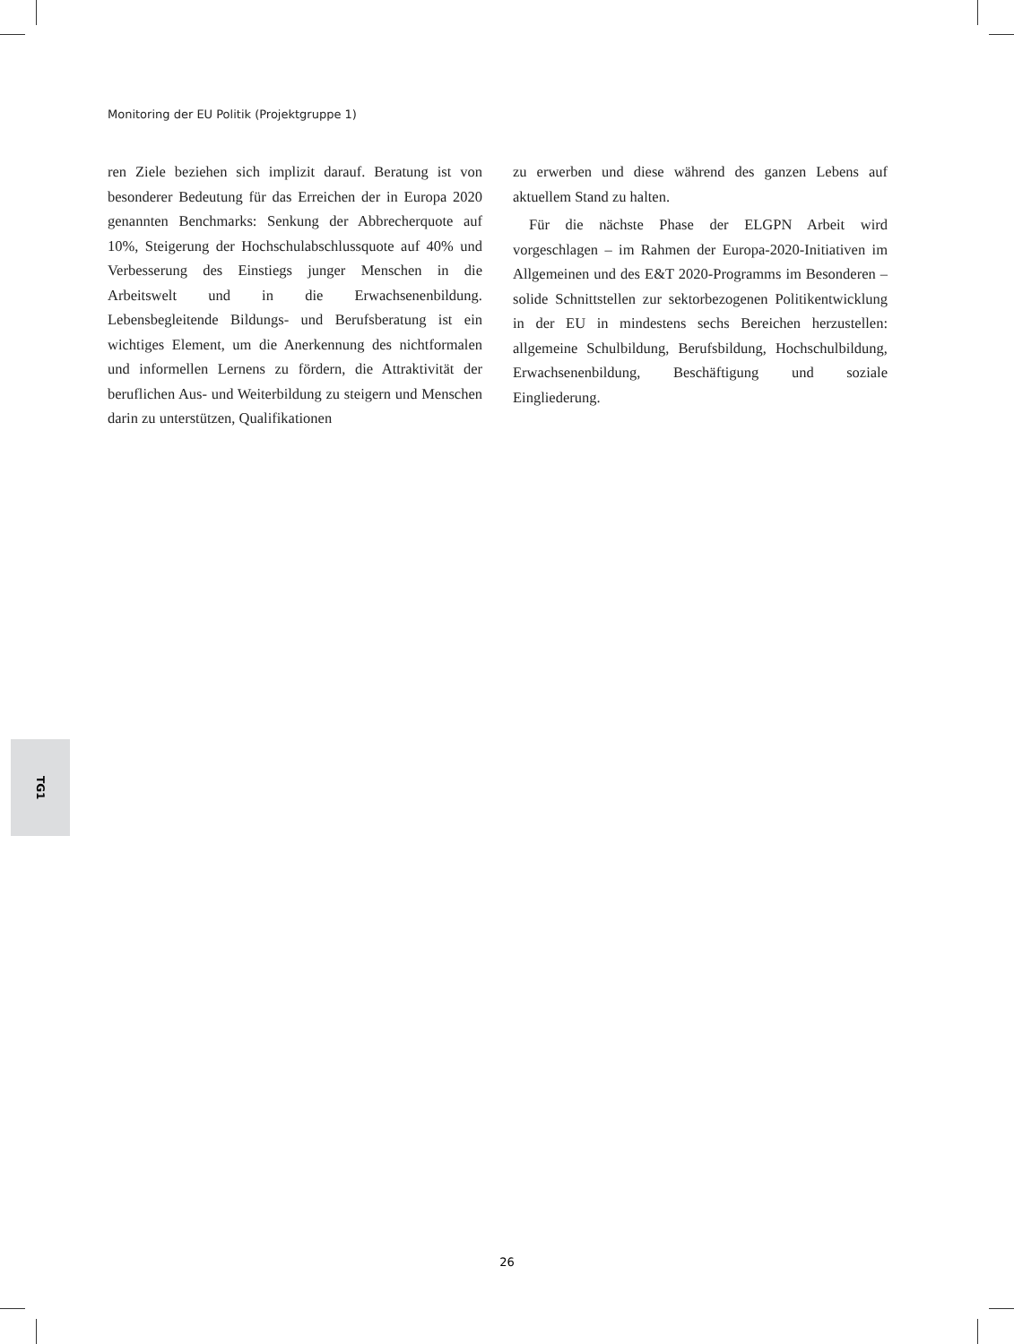Monitoring der EU Politik (Projektgruppe 1)
ren Ziele beziehen sich implizit darauf. Beratung ist von besonderer Bedeutung für das Erreichen der in Europa 2020 genannten Benchmarks: Senkung der Abbrecherquote auf 10%, Steigerung der Hochschulabschlussquote auf 40% und Verbesserung des Einstiegs junger Menschen in die Arbeitswelt und in die Erwachsenenbildung. Lebensbegleitende Bildungs- und Berufsberatung ist ein wichtiges Element, um die Anerkennung des nichtformalen und informellen Lernens zu fördern, die Attraktivität der beruflichen Aus- und Weiterbildung zu steigern und Menschen darin zu unterstützen, Qualifikationen
zu erwerben und diese während des ganzen Lebens auf aktuellem Stand zu halten.
Für die nächste Phase der ELGPN Arbeit wird vorgeschlagen – im Rahmen der Europa-2020-Initiativen im Allgemeinen und des E&T 2020-Programms im Besonderen – solide Schnittstellen zur sektorbezogenen Politikentwicklung in der EU in mindestens sechs Bereichen herzustellen: allgemeine Schulbildung, Berufsbildung, Hochschulbildung, Erwachsenenbildung, Beschäftigung und soziale Eingliederung.
TG1
26